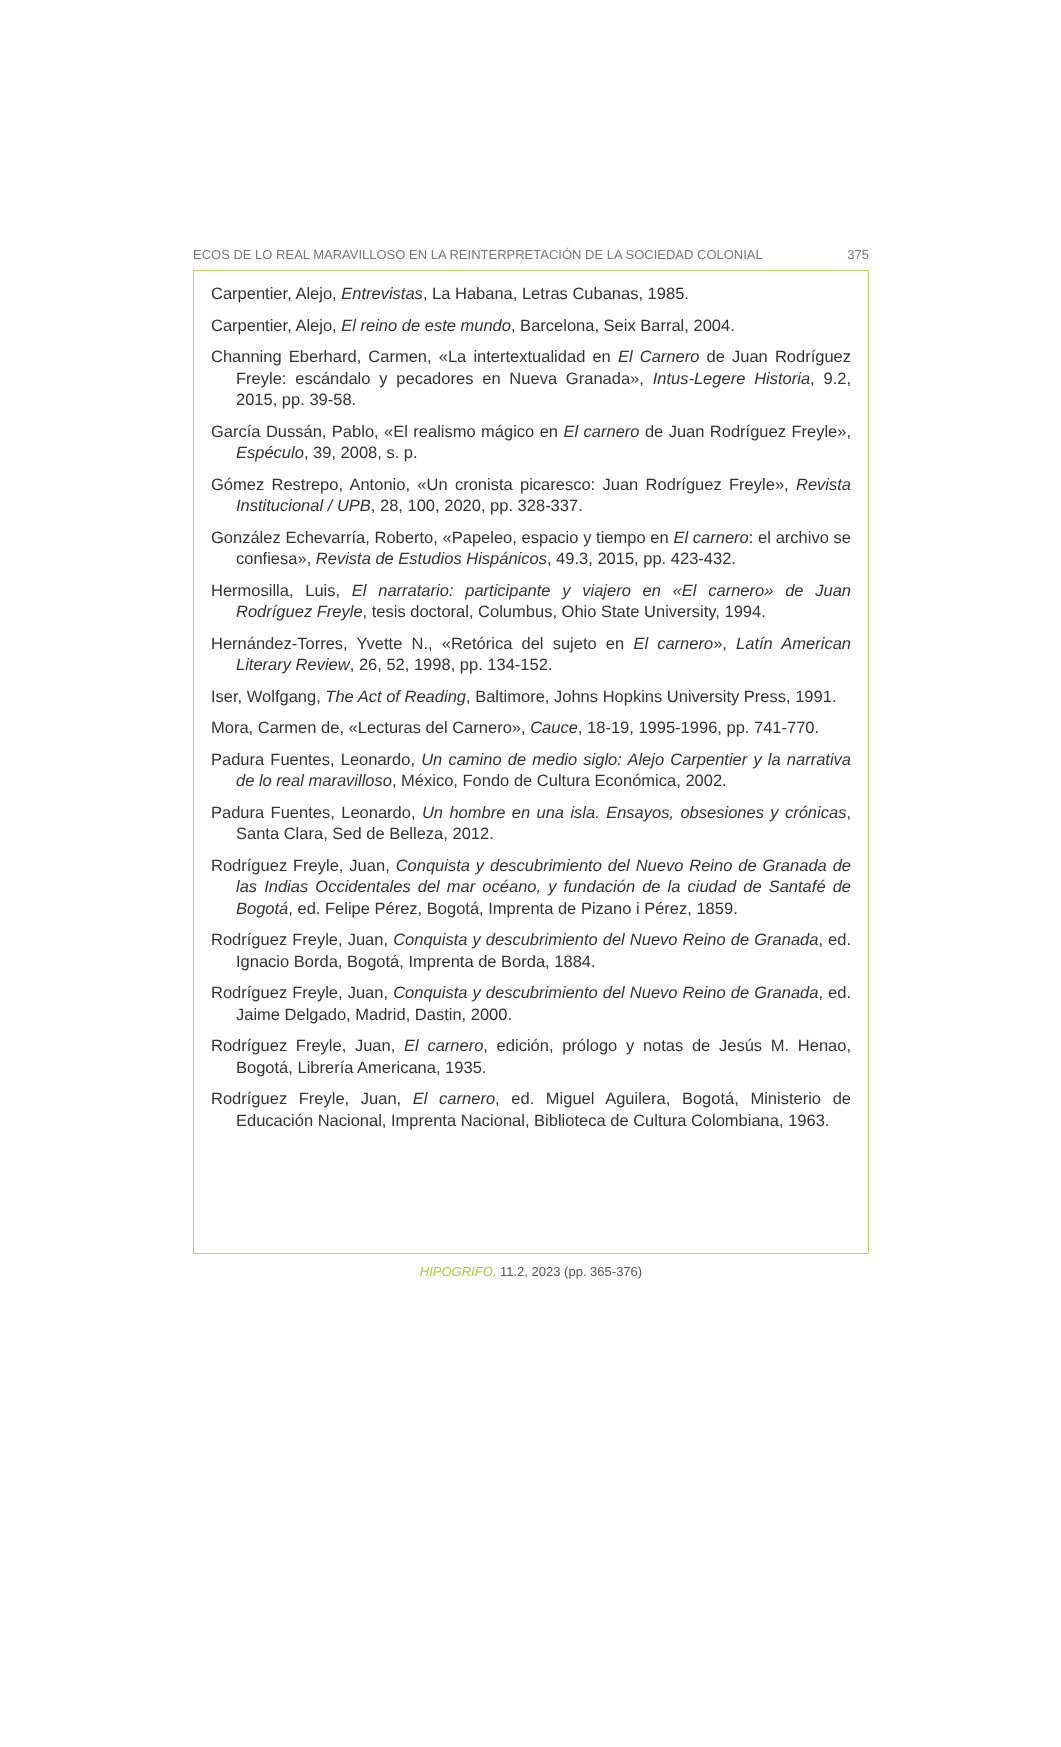ECOS DE LO REAL MARAVILLOSO EN LA REINTERPRETACIÓN DE LA SOCIEDAD COLONIAL 375
Carpentier, Alejo, Entrevistas, La Habana, Letras Cubanas, 1985.
Carpentier, Alejo, El reino de este mundo, Barcelona, Seix Barral, 2004.
Channing Eberhard, Carmen, «La intertextualidad en El Carnero de Juan Rodríguez Freyle: escándalo y pecadores en Nueva Granada», Intus-Legere Historia, 9.2, 2015, pp. 39-58.
García Dussán, Pablo, «El realismo mágico en El carnero de Juan Rodríguez Freyle», Espéculo, 39, 2008, s. p.
Gómez Restrepo, Antonio, «Un cronista picaresco: Juan Rodríguez Freyle», Revista Institucional / UPB, 28, 100, 2020, pp. 328-337.
González Echevarría, Roberto, «Papeleo, espacio y tiempo en El carnero: el archivo se confiesa», Revista de Estudios Hispánicos, 49.3, 2015, pp. 423-432.
Hermosilla, Luis, El narratario: participante y viajero en «El carnero» de Juan Rodríguez Freyle, tesis doctoral, Columbus, Ohio State University, 1994.
Hernández-Torres, Yvette N., «Retórica del sujeto en El carnero», Latín American Literary Review, 26, 52, 1998, pp. 134-152.
Iser, Wolfgang, The Act of Reading, Baltimore, Johns Hopkins University Press, 1991.
Mora, Carmen de, «Lecturas del Carnero», Cauce, 18-19, 1995-1996, pp. 741-770.
Padura Fuentes, Leonardo, Un camino de medio siglo: Alejo Carpentier y la narrativa de lo real maravilloso, México, Fondo de Cultura Económica, 2002.
Padura Fuentes, Leonardo, Un hombre en una isla. Ensayos, obsesiones y crónicas, Santa Clara, Sed de Belleza, 2012.
Rodríguez Freyle, Juan, Conquista y descubrimiento del Nuevo Reino de Granada de las Indias Occidentales del mar océano, y fundación de la ciudad de Santafé de Bogotá, ed. Felipe Pérez, Bogotá, Imprenta de Pizano i Pérez, 1859.
Rodríguez Freyle, Juan, Conquista y descubrimiento del Nuevo Reino de Granada, ed. Ignacio Borda, Bogotá, Imprenta de Borda, 1884.
Rodríguez Freyle, Juan, Conquista y descubrimiento del Nuevo Reino de Granada, ed. Jaime Delgado, Madrid, Dastin, 2000.
Rodríguez Freyle, Juan, El carnero, edición, prólogo y notas de Jesús M. Henao, Bogotá, Librería Americana, 1935.
Rodríguez Freyle, Juan, El carnero, ed. Miguel Aguilera, Bogotá, Ministerio de Educación Nacional, Imprenta Nacional, Biblioteca de Cultura Colombiana, 1963.
HIPOGRIFO, 11.2, 2023 (pp. 365-376)